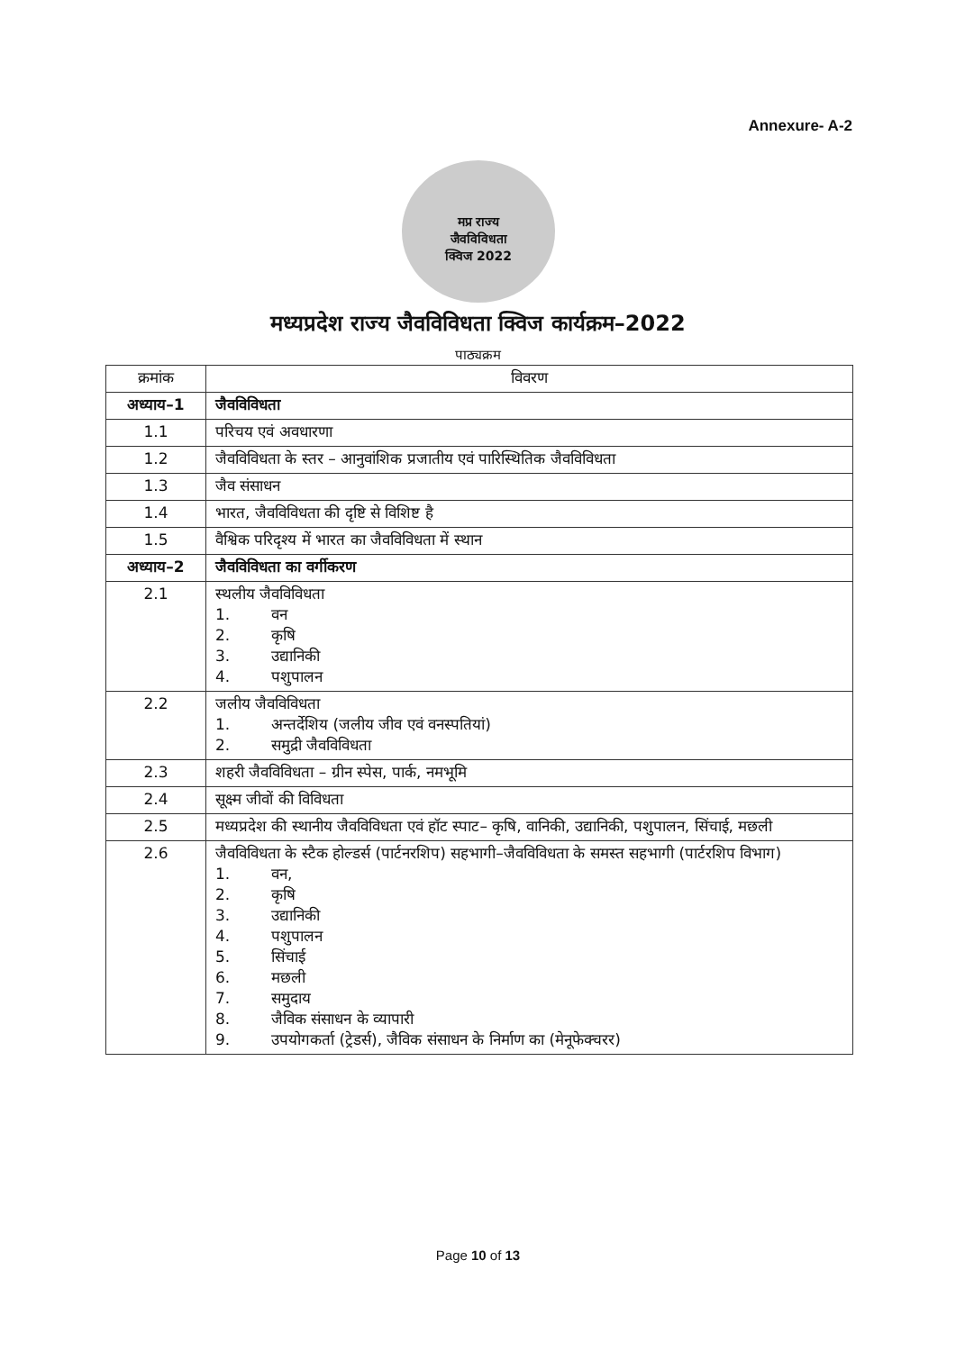Annexure- A-2
मप्र राज्य
जैवविविधता
क्विज 2022
मध्यप्रदेश राज्य जैवविविधता क्विज कार्यक्रम–2022
पाठ्यक्रम
| क्रमांक | विवरण |
| --- | --- |
| अध्याय–1 | जैवविविधता |
| 1.1 | परिचय एवं अवधारणा |
| 1.2 | जैवविविधता के स्तर – आनुवांशिक प्रजातीय एवं पारिस्थितिक जैवविविधता |
| 1.3 | जैव संसाधन |
| 1.4 | भारत, जैवविविधता की दृष्टि से विशिष्ट है |
| 1.5 | वैश्विक परिदृश्य में भारत का जैवविविधता में स्थान |
| अध्याय–2 | जैवविविधता का वर्गीकरण |
| 2.1 | स्थलीय जैवविविधता 1. वन 2. कृषि 3. उद्यानिकी 4. पशुपालन |
| 2.2 | जलीय जैवविविधता 1. अन्तर्देशिय (जलीय जीव एवं वनस्पतियां) 2. समुद्री जैवविविधता |
| 2.3 | शहरी जैवविविधता – ग्रीन स्पेस, पार्क, नमभूमि |
| 2.4 | सूक्ष्म जीवों की विविधता |
| 2.5 | मध्यप्रदेश की स्थानीय जैवविविधता एवं हॉट स्पाट– कृषि, वानिकी, उद्यानिकी, पशुपालन, सिंचाई, मछली |
| 2.6 | जैवविविधता के स्टैक होल्डर्स (पार्टनरशिप) सहभागी–जैवविविधता के समस्त सहभागी (पार्टरशिप विभाग) 1. वन, 2. कृषि 3. उद्यानिकी 4. पशुपालन 5. सिंचाई 6. मछली 7. समुदाय 8. जैविक संसाधन के व्यापारी 9. उपयोगकर्ता (ट्रेडर्स), जैविक संसाधन के निर्माण का (मेनूफेक्चरर) |
Page 10 of 13